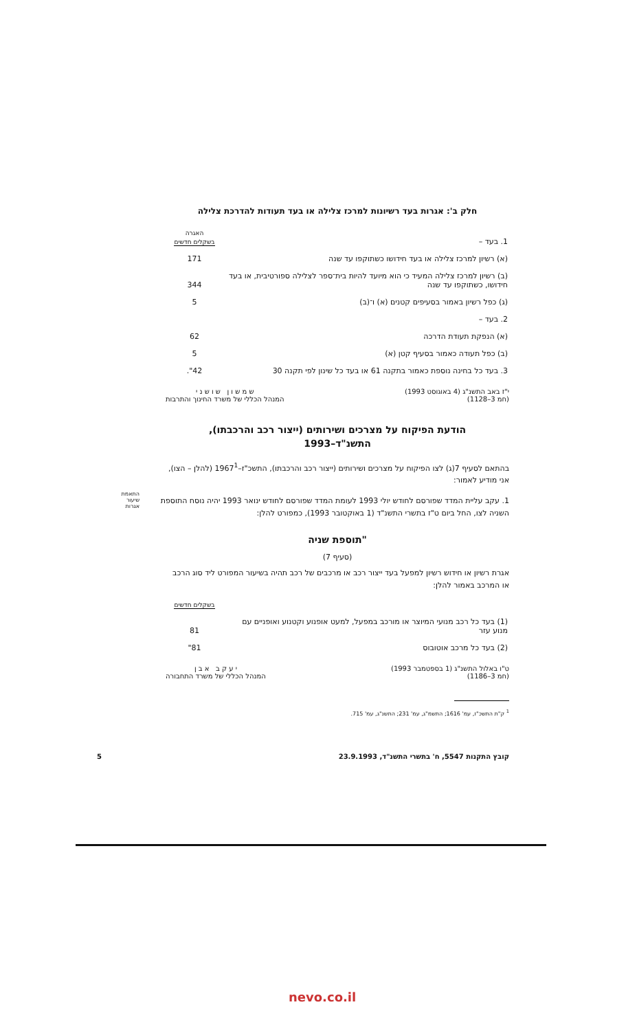חלק ב': אגרות בעד רשיונות למרכז צלילה או בעד תעודות להדרכת צלילה
| 1. בעד – | האגרה בשקלים חדשים |
| (א) רשיון למרכז צלילה או בעד חידושו כשתוקפו עד שנה | 171 |
| (ב) רשיון למרכז צלילה המעיד כי הוא מיועד להיות בית־ספר לצלילה ספורטיבית, או בעד חידושו, כשתוקפו עד שנה | 344 |
| (ג) כפל רשיון באמור בסעיפים קטנים (א) ו־(ב) | 5 |
| 2. בעד – | |
| (א) הנפקת תעודת הדרכה | 62 |
| (ב) כפל תעודה כאמור בסעיף קטן (א) | 5 |
| 3. בעד כל בחינה נוספת כאמור בתקנה 61 או בעד כל שינון לפי תקנה 30 | 42". |
י"ז באב התשנ"ג (4 באוגוסט 1993)
(חמ 3–1128)
ש מ ש ו ן ש ו ש נ י
המנהל הכללי של משרד החינוך והתרבות
הודעת הפיקוח על מצרכים ושירותים (ייצור רכב והרכבתו),
התשנ"ד–1993
בהתאם לסעיף 7(ג) לצו הפיקוח על מצרכים ושירותים (ייצור רכב והרכבתו), התשכ"ז–1967<sup>1</sup> (להלן – הצו), אני מודיע לאמור:
1. עקב עליית המדד שפורסם לחודש יולי 1993 לעומת המדד שפורסם לחודש ינואר 1993 יהיה נוסח התוספת השניה לצו, החל ביום ט"ז בתשרי התשנ"ד (1 באוקטובר 1993), כמפורט להלן:
התאמת שיעור אגרות
"תוספת שניה
(סעיף 7)
אגרת רשיון או חידוש רשיון למפעל בעד ייצור רכב או מרכבים של רכב תהיה בשיעור המפורט ליד סוג הרכב או המרכב באמור להלן:
| | בשקלים חדשים |
| (1) בעד כל רכב מנועי המיוצר או מורכב במפעל, למעט אופנוע וקטנוע ואופניים עם מנוע עזר | 81 |
| (2) בעד כל מרכב אוטובוס | 81" |
ט"ו באלול התשנ"ג (1 בספטמבר 1993)
(חמ 3–1186)
י ע ק ב א ב ן
המנהל הכללי של משרד התחבורה
<sup>1</sup> ק"ת התשכ"ז, עמ' 1616; התשמ"ג, עמ' 231; התשנ"ג, עמ' 715.
קובץ התקנות 5547, ח' בתשרי התשנ"ד, 23.9.1993
5
nevo.co.il